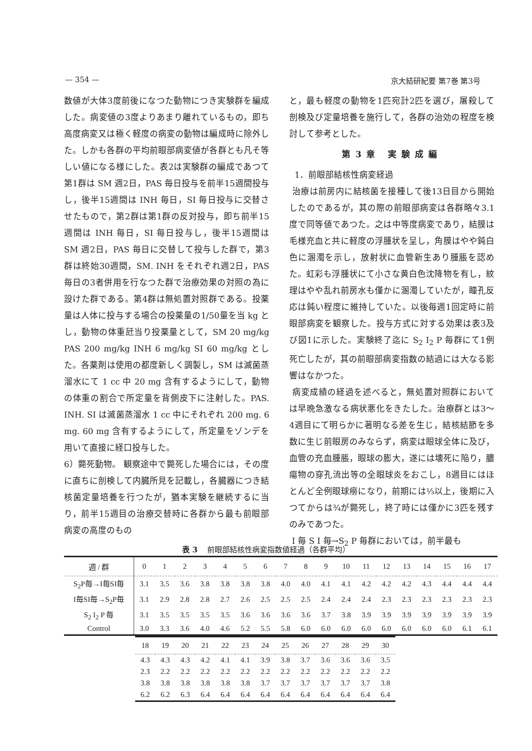— 354 — 京大結研紀要 第7巻 第3号
数値が大体3度前後になつた動物につき実験群を編成した。病変値の3度よりあまり離れているもの，即ち高度病変又は極く軽度の病変の動物は編成時に除外した。しかも各群の平均前眼部病変値が各群とも凡そ等しい値になる様にした。表2は実験群の編成であつて第1群は SM 週2日，PAS 毎日投与を前半15週間投与し，後半15週間は INH 毎日，SI 毎日投与に交替させたもので，第2群は第1群の反対投与，即ち前半15週間は INH 毎日，SI 毎日投与し，後半15週間は SM 週2日，PAS 毎日に交替して投与した群で，第3群は終始30週間，SM. INH をそれぞれ週2日，PAS 毎日の3者併用を行なつた群で治療効果の対照の為に設けた群である。第4群は無処置対照群である。投薬量は人体に投与する場合の投薬量の1/50量を当 kg とし，動物の体重瓩当り投薬量として，SM 20 mg/kg PAS 200 mg/kg INH 6 mg/kg SI 60 mg/kg とした。各薬剤は使用の都度新しく調製し，SM は滅菌蒸溜水にて 1 cc 中 20 mg 含有するようにして，動物の体重の割合で所定量を背側皮下に注射した。PAS. INH. SI は滅菌蒸溜水 1 cc 中にそれぞれ 200 mg. 6 mg. 60 mg 含有するようにして，所定量をゾンデを用いて直接に経口投与した。
6）斃死動物。 観察途中で斃死した場合には，その度に直ちに剖検して内臓所見を記載し，各臓器につき結核菌定量培養を行つたが，猶本実験を継続するに当り，前半15週目の治療交替時に各群から最も前眼部病変の高度のもの
と，最も軽度の動物を1匹宛計2匹を選び，屠殺して剖検及び定量培養を施行して，各群の治効の程度を検討して参考とした。
第3章 実験成編
1．前眼部結核性病変経過
治療は前房内に結核菌を接種して後13日目から開始したのであるが，其の際の前眼部病変は各群略々3.1度で同等値であつた。之は中等度病変であり，結膜は毛様充血と共に軽度の浮腫状を呈し，角膜はやや鈍白色に溷濁を示し，放射状に血管新生あり腫脹を認めた。虹彩も浮腫状にて小さな黄白色沈降物を有し，紋理はやや乱れ前房水も僅かに溷濁していたが，瞳孔反応は鈍い程度に維持していた。以後毎週1回定時に前眼部病変を観察した。投与方式に対する効果は表3及び図1に示した。実験終了迄に S<sub>2</sub> I<sub>2</sub> P 毎群にて1例死亡したが，其の前眼部病変指数の結過には大なる影響はなかつた。
病変成績の経過を述べると，無処置対照群においては早晩急激なる病状悪化をきたした。治療群とは3～4週目にて明らかに著明なる差を生じ，結核結節を多数に生じ前眼房のみならず，病変は眼球全体に及び，血管の充血腫脹，眼球の膨大，遂には壊死に陥り，膿瘍物の穿孔流出等の全眼球炎をおこし，8週目にはほとんど全例眼球癆になり，前期には⅓以上，後期に入つてからは¾が斃死し，終了時には僅かに3匹を残すのみであつた。
I 毎 S I 毎→S<sub>2</sub> P 毎群においては，前半最も
表 3 前眼部結核性病変指数値経過（各群平均）
| 週 / 群 | 0 | 1 | 2 | 3 | 4 | 5 | 6 | 7 | 8 | 9 | 10 | 11 | 12 | 13 | 14 | 15 | 16 | 17 |
| --- | --- | --- | --- | --- | --- | --- | --- | --- | --- | --- | --- | --- | --- | --- | --- | --- | --- | --- |
| S<sub>2</sub>P毎→I毎SI毎 | 3.1 | 3.5 | 3.6 | 3.8 | 3.8 | 3.8 | 3.8 | 4.0 | 4.0 | 4.1 | 4.1 | 4.2 | 4.2 | 4.2 | 4.3 | 4.4 | 4.4 | 4.4 |
| I毎SI毎→S<sub>2</sub>P毎 | 3.1 | 2.9 | 2.8 | 2.8 | 2.7 | 2.6 | 2.5 | 2.5 | 2.5 | 2.4 | 2.4 | 2.4 | 2.3 | 2.3 | 2.3 | 2.3 | 2.3 | 2.3 |
| S<sub>2</sub> I<sub>2</sub> P 毎 | 3.1 | 3.5 | 3.5 | 3.5 | 3.5 | 3.6 | 3.6 | 3.6 | 3.6 | 3.7 | 3.8 | 3.9 | 3.9 | 3.9 | 3.9 | 3.9 | 3.9 | 3.9 |
| Control | 3.0 | 3.3 | 3.6 | 4.0 | 4.6 | 5.2 | 5.5 | 5.8 | 6.0 | 6.0 | 6.0 | 6.0 | 6.0 | 6.0 | 6.0 | 6.0 | 6.1 | 6.1 |
| 18 | 19 | 20 | 21 | 22 | 23 | 24 | 25 | 26 | 27 | 28 | 29 | 30 |
| --- | --- | --- | --- | --- | --- | --- | --- | --- | --- | --- | --- | --- |
| 4.3 | 4.3 | 4.3 | 4.2 | 4.1 | 4.1 | 3.9 | 3.8 | 3.7 | 3.6 | 3.6 | 3.6 | 3.5 |
| 2.3 | 2.2 | 2.2 | 2.2 | 2.2 | 2.2 | 2.2 | 2.2 | 2.2 | 2.2 | 2.2 | 2.2 | 2.2 |
| 3.8 | 3.8 | 3.8 | 3.8 | 3.8 | 3.8 | 3.7 | 3.7 | 3.7 | 3.7 | 3.7 | 3.7 | 3.8 |
| 6.2 | 6.2 | 6.3 | 6.4 | 6.4 | 6.4 | 6.4 | 6.4 | 6.4 | 6.4 | 6.4 | 6.4 | 6.4 |